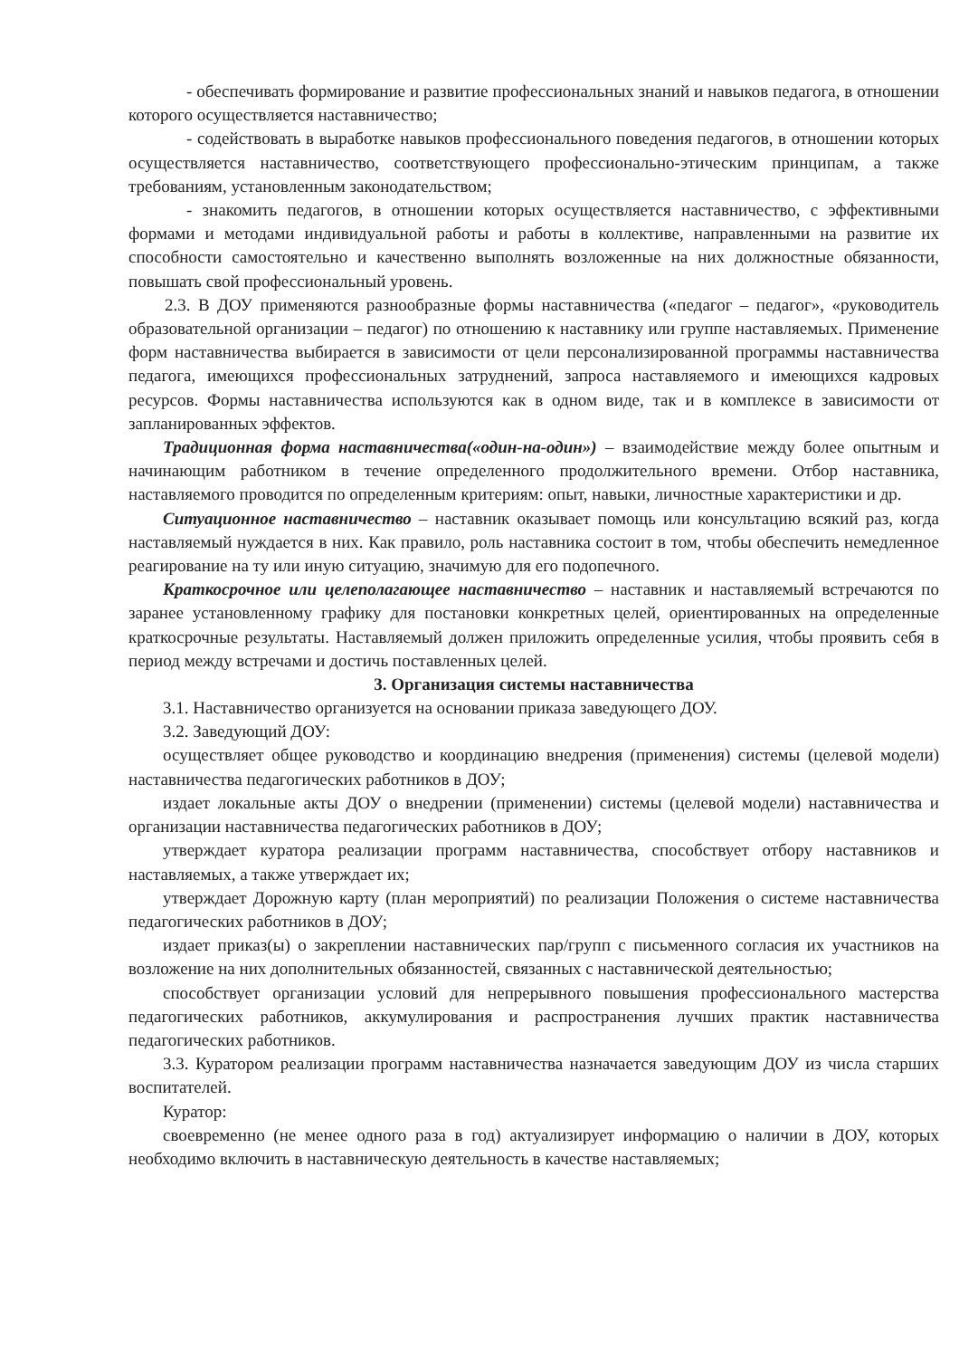- обеспечивать формирование и развитие профессиональных знаний и навыков педагога, в отношении которого осуществляется наставничество;
- содействовать в выработке навыков профессионального поведения педагогов, в отношении которых осуществляется наставничество, соответствующего профессионально-этическим принципам, а также требованиям, установленным законодательством;
- знакомить педагогов, в отношении которых осуществляется наставничество, с эффективными формами и методами индивидуальной работы и работы в коллективе, направленными на развитие их способности самостоятельно и качественно выполнять возложенные на них должностные обязанности, повышать свой профессиональный уровень.
2.3. В ДОУ применяются разнообразные формы наставничества («педагог – педагог», «руководитель образовательной организации – педагог) по отношению к наставнику или группе наставляемых. Применение форм наставничества выбирается в зависимости от цели персонализированной программы наставничества педагога, имеющихся профессиональных затруднений, запроса наставляемого и имеющихся кадровых ресурсов. Формы наставничества используются как в одном виде, так и в комплексе в зависимости от запланированных эффектов.
Традиционная форма наставничества(«один-на-один») – взаимодействие между более опытным и начинающим работником в течение определенного продолжительного времени. Отбор наставника, наставляемого проводится по определенным критериям: опыт, навыки, личностные характеристики и др.
Ситуационное наставничество – наставник оказывает помощь или консультацию всякий раз, когда наставляемый нуждается в них. Как правило, роль наставника состоит в том, чтобы обеспечить немедленное реагирование на ту или иную ситуацию, значимую для его подопечного.
Краткосрочное или целеполагающее наставничество – наставник и наставляемый встречаются по заранее установленному графику для постановки конкретных целей, ориентированных на определенные краткосрочные результаты. Наставляемый должен приложить определенные усилия, чтобы проявить себя в период между встречами и достичь поставленных целей.
3. Организация системы наставничества
3.1. Наставничество организуется на основании приказа заведующего ДОУ.
3.2. Заведующий ДОУ:
осуществляет общее руководство и координацию внедрения (применения) системы (целевой модели) наставничества педагогических работников в ДОУ;
издает локальные акты ДОУ о внедрении (применении) системы (целевой модели) наставничества и организации наставничества педагогических работников в ДОУ;
утверждает куратора реализации программ наставничества, способствует отбору наставников и наставляемых, а также утверждает их;
утверждает Дорожную карту (план мероприятий) по реализации Положения о системе наставничества педагогических работников в ДОУ;
издает приказ(ы) о закреплении наставнических пар/групп с письменного согласия их участников на возложение на них дополнительных обязанностей, связанных с наставнической деятельностью;
способствует организации условий для непрерывного повышения профессионального мастерства педагогических работников, аккумулирования и распространения лучших практик наставничества педагогических работников.
3.3. Куратором реализации программ наставничества назначается заведующим ДОУ из числа старших воспитателей.
Куратор:
своевременно (не менее одного раза в год) актуализирует информацию о наличии в ДОУ, которых необходимо включить в наставническую деятельность в качестве наставляемых;